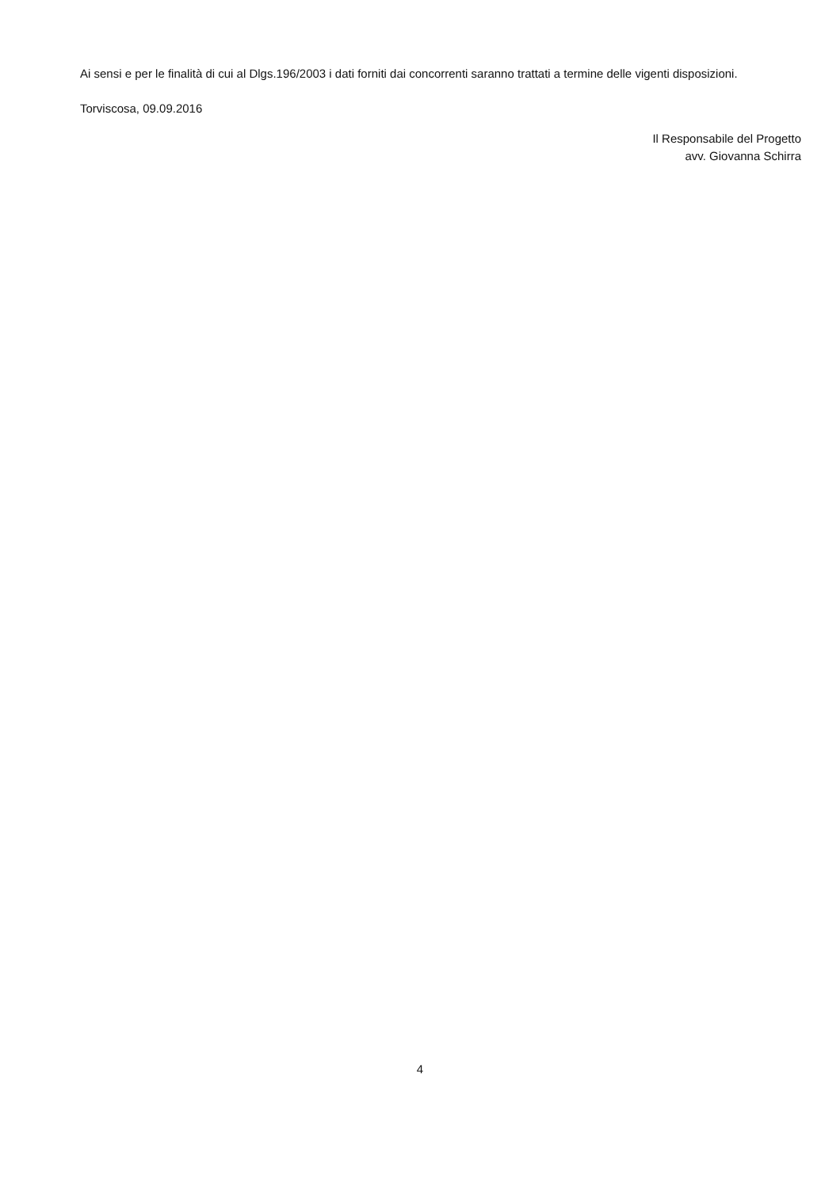Ai sensi e per le finalità di cui al Dlgs.196/2003 i dati forniti dai concorrenti saranno trattati a termine delle vigenti disposizioni.
Torviscosa, 09.09.2016
Il Responsabile del Progetto
avv. Giovanna Schirra
4